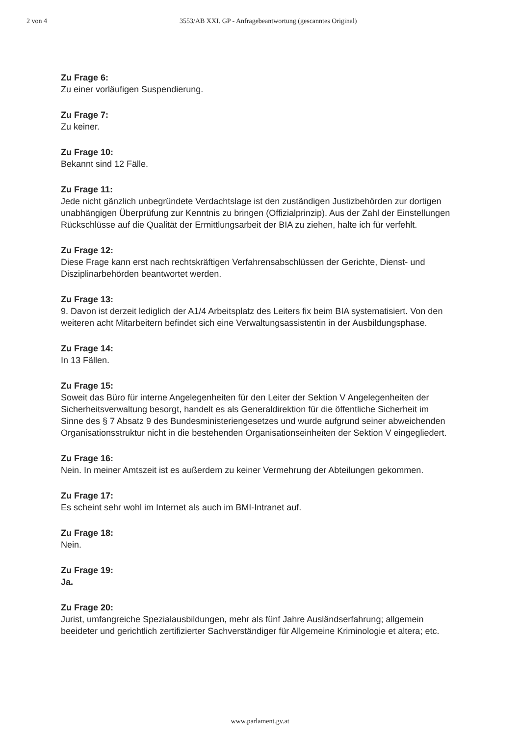2 von 4 3553/AB XXI. GP - Anfragebeantwortung (gescanntes Original)
Zu Frage 6:
Zu einer vorläufigen Suspendierung.
Zu Frage 7:
Zu keiner.
Zu Frage 10:
Bekannt sind 12 Fälle.
Zu Frage 11:
Jede nicht gänzlich unbegründete Verdachtslage ist den zuständigen Justizbehörden zur dortigen unabhängigen Überprüfung zur Kenntnis zu bringen (Offizialprinzip). Aus der Zahl der Einstellungen Rückschlüsse auf die Qualität der Ermittlungsarbeit der BIA zu ziehen, halte ich für verfehlt.
Zu Frage 12:
Diese Frage kann erst nach rechtskräftigen Verfahrensabschlüssen der Gerichte, Dienst- und Disziplinarbehörden beantwortet werden.
Zu Frage 13:
9. Davon ist derzeit lediglich der A1/4 Arbeitsplatz des Leiters fix beim BIA systematisiert. Von den weiteren acht Mitarbeitern befindet sich eine Verwaltungsassistentin in der Ausbildungsphase.
Zu Frage 14:
In 13 Fällen.
Zu Frage 15:
Soweit das Büro für interne Angelegenheiten für den Leiter der Sektion V Angelegenheiten der Sicherheitsverwaltung besorgt, handelt es als Generaldirektion für die öffentliche Sicherheit im Sinne des § 7 Absatz 9 des Bundesministeriengesetzes und wurde aufgrund seiner abweichenden Organisationsstruktur nicht in die bestehenden Organisationseinheiten der Sektion V eingegliedert.
Zu Frage 16:
Nein. In meiner Amtszeit ist es außerdem zu keiner Vermehrung der Abteilungen gekommen.
Zu Frage 17:
Es scheint sehr wohl im Internet als auch im BMI-Intranet auf.
Zu Frage 18:
Nein.
Zu Frage 19:
Ja.
Zu Frage 20:
Jurist, umfangreiche Spezialausbildungen, mehr als fünf Jahre Ausländserfahrung; allgemein beeideter und gerichtlich zertifizierter Sachverständiger für Allgemeine Kriminologie et altera; etc.
www.parlament.gv.at